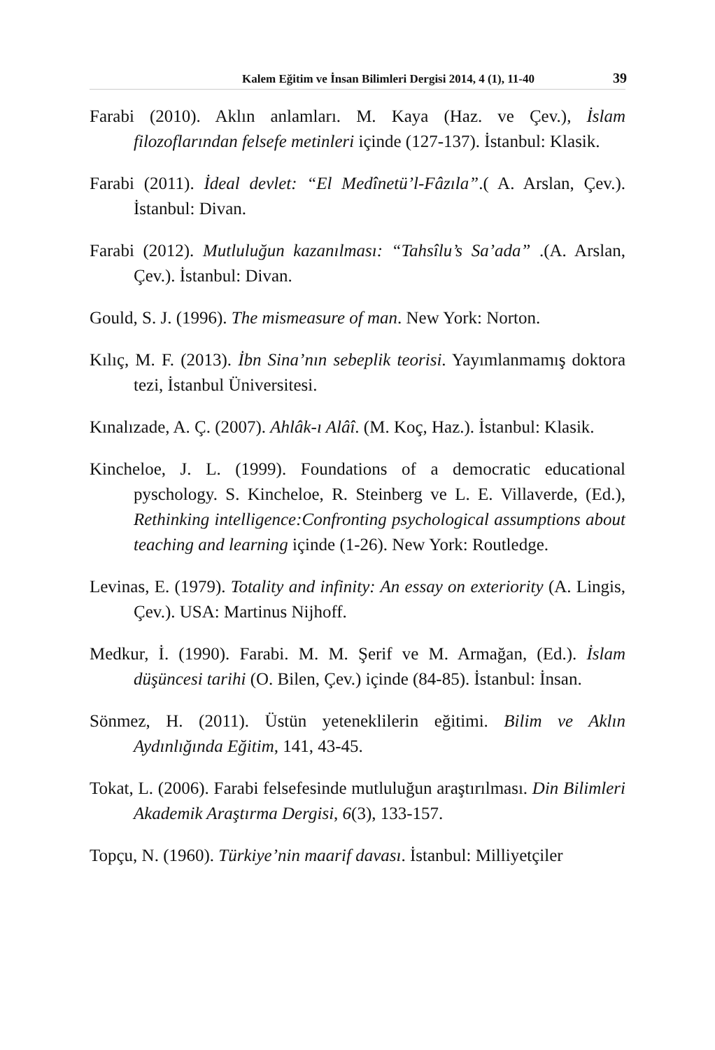Kalem Eğitim ve İnsan Bilimleri Dergisi 2014, 4 (1), 11-40 39
Farabi (2010). Aklın anlamları. M. Kaya (Haz. ve Çev.), İslam filozoflarından felsefe metinleri içinde (127-137). İstanbul: Klasik.
Farabi (2011). İdeal devlet: “El Medînetü’l-Fâzıla”.( A. Arslan, Çev.). İstanbul: Divan.
Farabi (2012). Mutluluğun kazanılması: “Tahsîlu’s Sa’ada” .(A. Arslan, Çev.). İstanbul: Divan.
Gould, S. J. (1996). The mismeasure of man. New York: Norton.
Kılıç, M. F. (2013). İbn Sina’nın sebeplik teorisi. Yayımlanmamış doktora tezi, İstanbul Üniversitesi.
Kınalızade, A. Ç. (2007). Ahlâk-ı Alâî. (M. Koç, Haz.). İstanbul: Klasik.
Kincheloe, J. L. (1999). Foundations of a democratic educational pyschology. S. Kincheloe, R. Steinberg ve L. E. Villaverde, (Ed.), Rethinking intelligence:Confronting psychological assumptions about teaching and learning içinde (1-26). New York: Routledge.
Levinas, E. (1979). Totality and infinity: An essay on exteriority (A. Lingis, Çev.). USA: Martinus Nijhoff.
Medkur, İ. (1990). Farabi. M. M. Şerif ve M. Armağan, (Ed.). İslam düşüncesi tarihi (O. Bilen, Çev.) içinde (84-85). İstanbul: İnsan.
Sönmez, H. (2011). Üstün yeteneklilerin eğitimi. Bilim ve Aklın Aydınlığında Eğitim, 141, 43-45.
Tokat, L. (2006). Farabi felsefesinde mutluluğun araştırılması. Din Bilimleri Akademik Araştırma Dergisi, 6(3), 133-157.
Topçu, N. (1960). Türkiye’nin maarif davası. İstanbul: Milliyetçiler